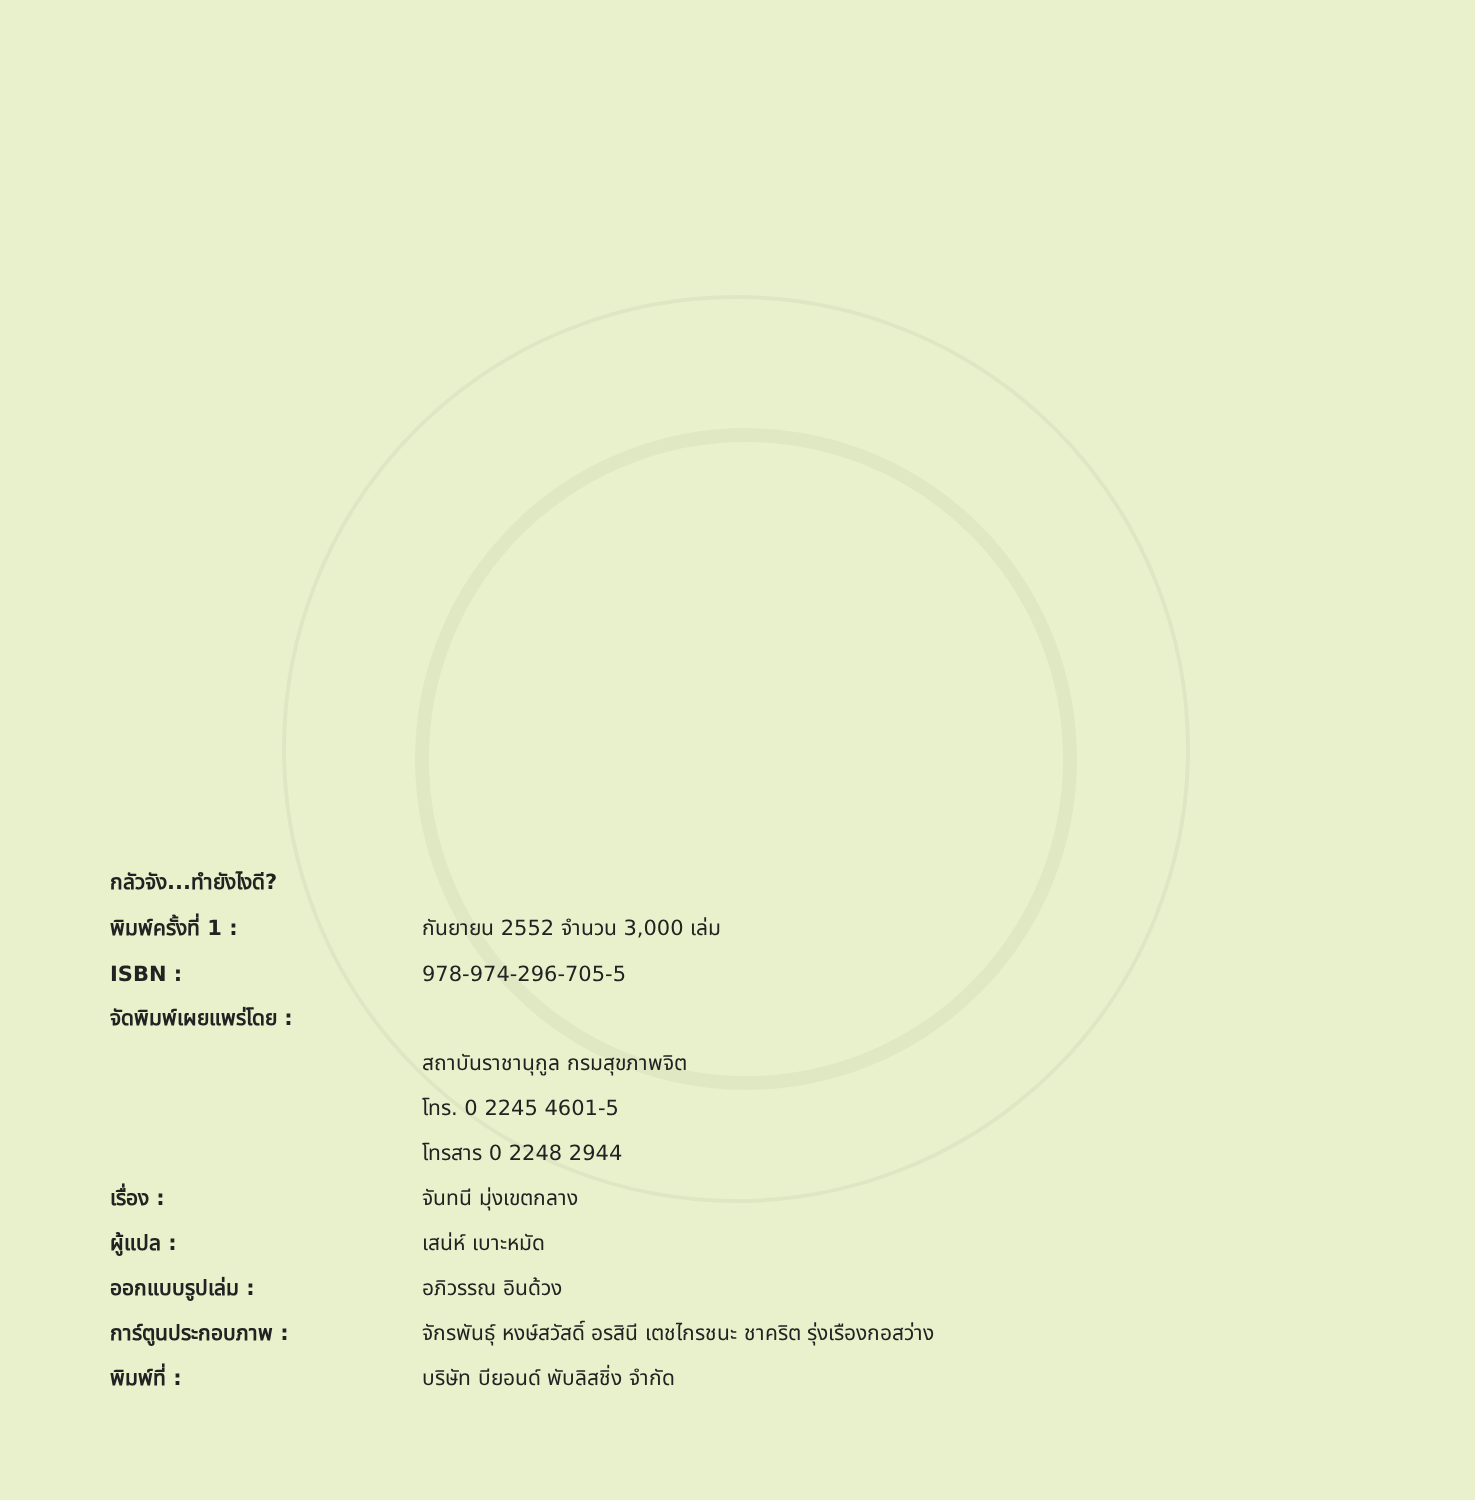กลัวจัง...ทำยังไงดี?
พิมพ์ครั้งที่ 1 : กันยายน 2552 จำนวน 3,000 เล่ม
ISBN : 978-974-296-705-5
จัดพิมพ์เผยแพร่โดย :
สถาบันราชานุกูล กรมสุขภาพจิต
โทร. 0 2245 4601-5
โทรสาร 0 2248 2944
เรื่อง : จันทนี มุ่งเขตกลาง
ผู้แปล : เสน่ห์ เบาะหมัด
ออกแบบรูปเล่ม : อภิวรรณ อินด้วง
การ์ตูนประกอบภาพ :
จักรพันธุ์ หงษ์สวัสดิ์ อรสินี เตชไกรชนะ ชาคริต รุ่งเรืองกอสว่าง
พิมพ์ที่ :
บริษัท บียอนด์ พับลิสชิ่ง จำกัด